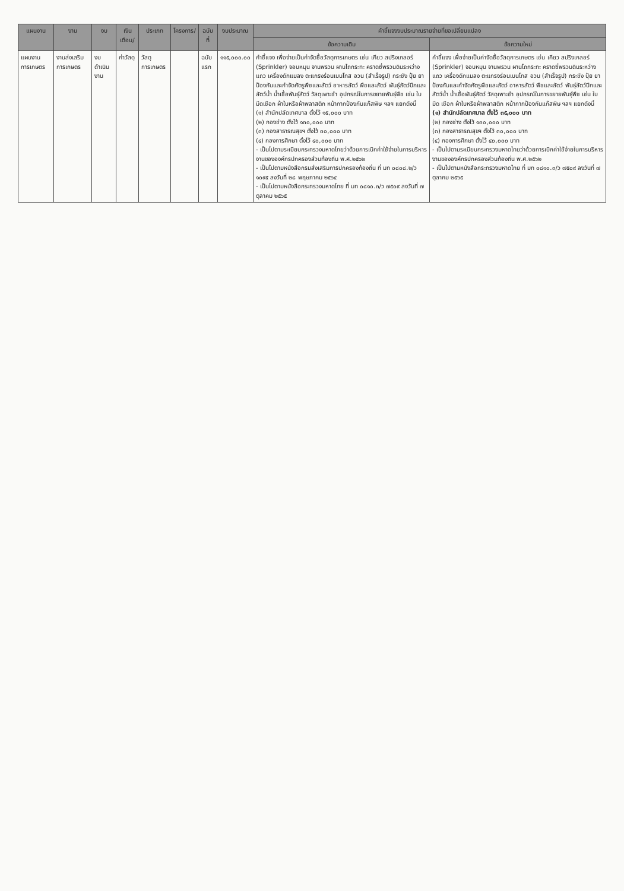| แผนงาน | งาน | งบ | เงินเดือน/ | ประเภท | โครงการ/ | ฉบับที่ | งบประมาณ | คำชี้แจงงบประมาณรายจ่ายที่ขอเปลี่ยนแปลง | |
| --- | --- | --- | --- | --- | --- | --- | --- | --- | --- |
| | | | | | | | | ข้อความเดิม | ข้อความใหม่ |
| แผนงาน การเกษตร | งานส่งเสริม การเกษตร | งบดำเนินงาน | ค่าวัสดุ | วัสดุการเกษตร | | ฉบับแรก | ๑๑๕,๐๐๐.๐๐ | คำชี้แจง เพื่อจ่ายเป็นค่าจัดซื้อวัสดุการเกษตร เช่น เคียว สปริงเกลอร์ (Sprinkler) จอบหมุน จานพรวน ผานไถกระทะ คราดซี่พรวนดินระหว่างแถว เครื่องดักแมลง ตะแกรงร่อนเบนโทส อวน (สำเร็จรูป) กระชัง ปุ๋ย ยาป้องกันและกำจัดศัตรูพืชและสัตว์ อาหารสัตว์ พืชและสัตว์ พันธุ์สัตว์ปีกและสัตว์น้ำ น้ำเชื้อพันธุ์สัตว์ วัสดุเพาะชำ อุปกรณ์ในการขยายพันธุ์พืช เช่น ใบมีดเชือก ผ้าใบหรือผ้าพลาสติก หน้ากากป้องกันแก๊สพิษ ฯลฯ แยกดังนี้ (๑) สำนักปลัดเทศบาล ตั้งไว้ ๑๕,๐๐๐ บาท (๒) กองช่าง ตั้งไว้ ๑๓๐,๐๐๐ บาท (๓) กองสาธารณสุขฯ ตั้งไว้ ๓๐,๐๐๐ บาท (๔) กองการศึกษา ตั้งไว้ ๔๐,๐๐๐ บาท - เป็นไปตามระเบียบกระทรวงมหาดไทยว่าด้วยการเบิกค่าใช้จ่ายในการบริหารงานขององค์กรปกครองส่วนท้องถิ่น พ.ศ.๒๕๖๒ - เป็นไปตามหนังสือกรมส่งเสริมการปกครองท้องถิ่น ที่ มท ๐๘๐๘.๒/ว ๑๐๙๕ ลงวันที่ ๒๘ พฤษภาคม ๒๕๖๔ - เป็นไปตามหนังสือกระทรวงมหาดไทย ที่ มท ๐๘๑๐.๓/ว ๗๕๐๙ ลงวันที่ ๗ ตุลาคม ๒๕๖๕ | คำชี้แจง เพื่อจ่ายเป็นค่าจัดซื้อวัสดุการเกษตร เช่น เคียว สปริงเกลอร์ (Sprinkler) จอบหมุน จานพรวน ผานไถกระทะ คราดซี่พรวนดินระหว่างแถว เครื่องดักแมลง ตะแกรงร่อนเบนโทส อวน (สำเร็จรูป) กระชัง ปุ๋ย ยาป้องกันและกำจัดศัตรูพืชและสัตว์ อาหารสัตว์ พืชและสัตว์ พันธุ์สัตว์ปีกและสัตว์น้ำ น้ำเชื้อพันธุ์สัตว์ วัสดุเพาะชำ อุปกรณ์ในการขยายพันธุ์พืช เช่น ใบมีด เชือก ผ้าใบหรือผ้าพลาสติก หน้ากากป้องกันแก๊สพิษ ฯลฯ แยกดังนี้ (๑) สำนักปลัดเทศบาล ตั้งไว้ ๓๕,๐๐๐ บาท (๒) กองช่าง ตั้งไว้ ๑๓๐,๐๐๐ บาท (๓) กองสาธารณสุขฯ ตั้งไว้ ๓๐,๐๐๐ บาท (๔) กองการศึกษา ตั้งไว้ ๔๐,๐๐๐ บาท - เป็นไปตามระเบียบกระทรวงมหาดไทยว่าด้วยการเบิกค่าใช้จ่ายในการบริหารงานขององค์กรปกครองส่วนท้องถิ่น พ.ศ.๒๕๖๒ - เป็นไปตามหนังสือกระทรวงมหาดไทย ที่ มท ๐๘๑๐.๓/ว ๗๕๐๙ ลงวันที่ ๗ ตุลาคม ๒๕๖๕ |